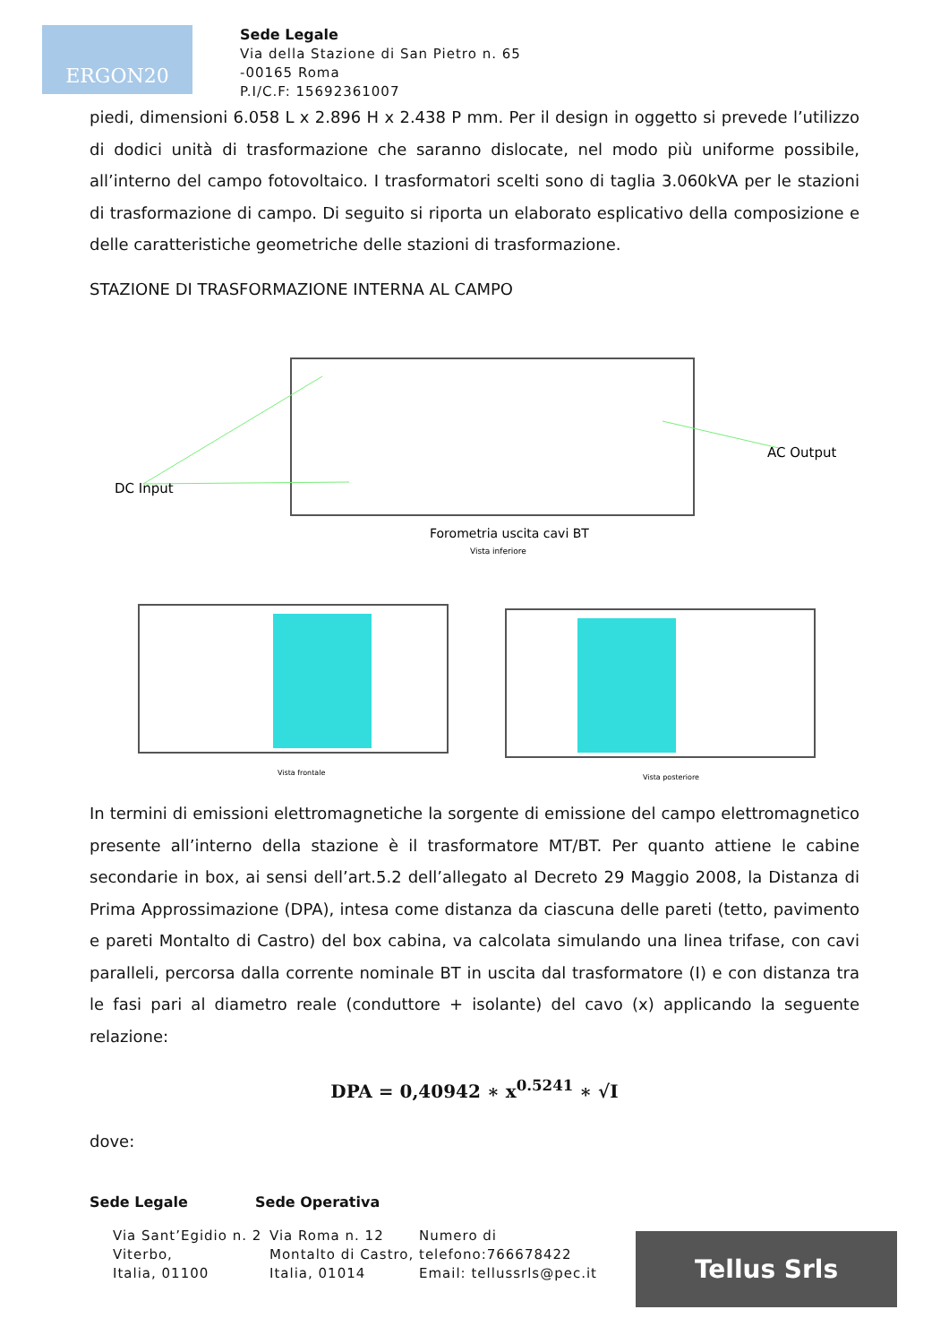ERGON20
Sede Legale
Via della Stazione di San Pietro n. 65
-00165 Roma
P.I/C.F: 15692361007
piedi, dimensioni 6.058 L x 2.896 H x 2.438 P mm. Per il design in oggetto si prevede l’utilizzo di dodici unità di trasformazione che saranno dislocate, nel modo più uniforme possibile, all’interno del campo fotovoltaico. I trasformatori scelti sono di taglia 3.060kVA per le stazioni di trasformazione di campo. Di seguito si riporta un elaborato esplicativo della composizione e delle caratteristiche geometriche delle stazioni di trasformazione.
STAZIONE DI TRASFORMAZIONE INTERNA AL CAMPO
DC Input
AC Output
Forometria uscita cavi BT
Vista inferiore
Vista frontale
Vista posteriore
In termini di emissioni elettromagnetiche la sorgente di emissione del campo elettromagnetico presente all’interno della stazione è il trasformatore MT/BT. Per quanto attiene le cabine secondarie in box, ai sensi dell’art.5.2 dell’allegato al Decreto 29 Maggio 2008, la Distanza di Prima Approssimazione (DPA), intesa come distanza da ciascuna delle pareti (tetto, pavimento e pareti Montalto di Castro) del box cabina, va calcolata simulando una linea trifase, con cavi paralleli, percorsa dalla corrente nominale BT in uscita dal trasformatore (I) e con distanza tra le fasi pari al diametro reale (conduttore + isolante) del cavo (x) applicando la seguente relazione:
DPA = 0,40942 ∗ x<sup>0.5241</sup> ∗ √I
dove:
Sede Legale Sede Operativa
Via Sant’Egidio n. 2
Viterbo,
Italia, 01100
Via Roma n. 12
Montalto di Castro,
Italia, 01014
Numero di
telefono:766678422
Email: tellussrls@pec.it
Tellus Srls